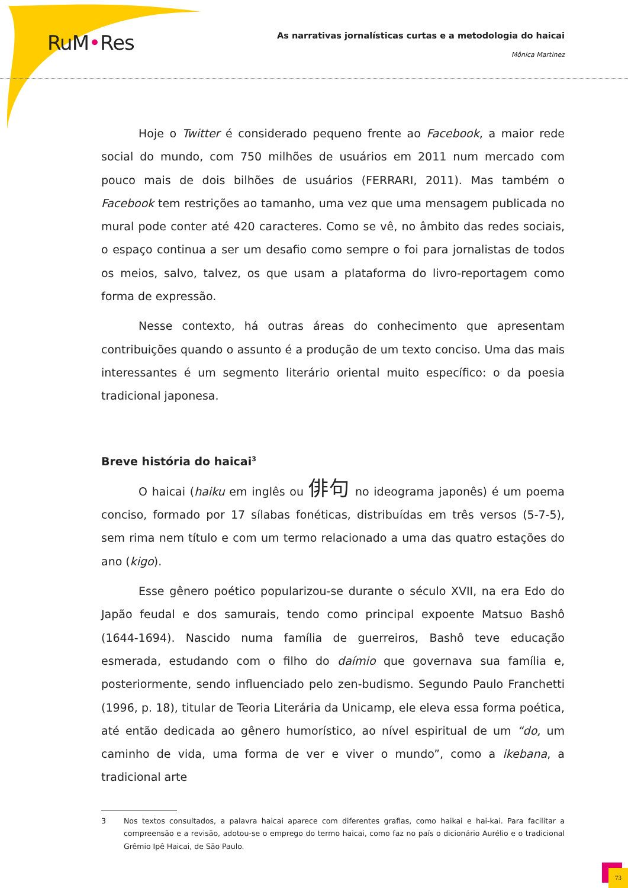RuM•Res
As narrativas jornalísticas curtas e a metodologia do haicai
Mônica Martinez
Hoje o Twitter é considerado pequeno frente ao Facebook, a maior rede social do mundo, com 750 milhões de usuários em 2011 num mercado com pouco mais de dois bilhões de usuários (FERRARI, 2011). Mas também o Facebook tem restrições ao tamanho, uma vez que uma mensagem publicada no mural pode conter até 420 caracteres. Como se vê, no âmbito das redes sociais, o espaço continua a ser um desafio como sempre o foi para jornalistas de todos os meios, salvo, talvez, os que usam a plataforma do livro-reportagem como forma de expressão.
Nesse contexto, há outras áreas do conhecimento que apresentam contribuições quando o assunto é a produção de um texto conciso. Uma das mais interessantes é um segmento literário oriental muito específico: o da poesia tradicional japonesa.
Breve história do haicai<sup>3</sup>
O haicai (haiku em inglês ou 俳句 no ideograma japonês) é um poema conciso, formado por 17 sílabas fonéticas, distribuídas em três versos (5-7-5), sem rima nem título e com um termo relacionado a uma das quatro estações do ano (kigo).
Esse gênero poético popularizou-se durante o século XVII, na era Edo do Japão feudal e dos samurais, tendo como principal expoente Matsuo Bashô (1644-1694). Nascido numa família de guerreiros, Bashô teve educação esmerada, estudando com o filho do daímio que governava sua família e, posteriormente, sendo influenciado pelo zen-budismo. Segundo Paulo Franchetti (1996, p. 18), titular de Teoria Literária da Unicamp, ele eleva essa forma poética, até então dedicada ao gênero humorístico, ao nível espiritual de um “do, um caminho de vida, uma forma de ver e viver o mundo”, como a ikebana, a tradicional arte
3 Nos textos consultados, a palavra haicai aparece com diferentes grafias, como haikai e hai-kai. Para facilitar a compreensão e a revisão, adotou-se o emprego do termo haicai, como faz no país o dicionário Aurélio e o tradicional Grêmio Ipê Haicai, de São Paulo.
73